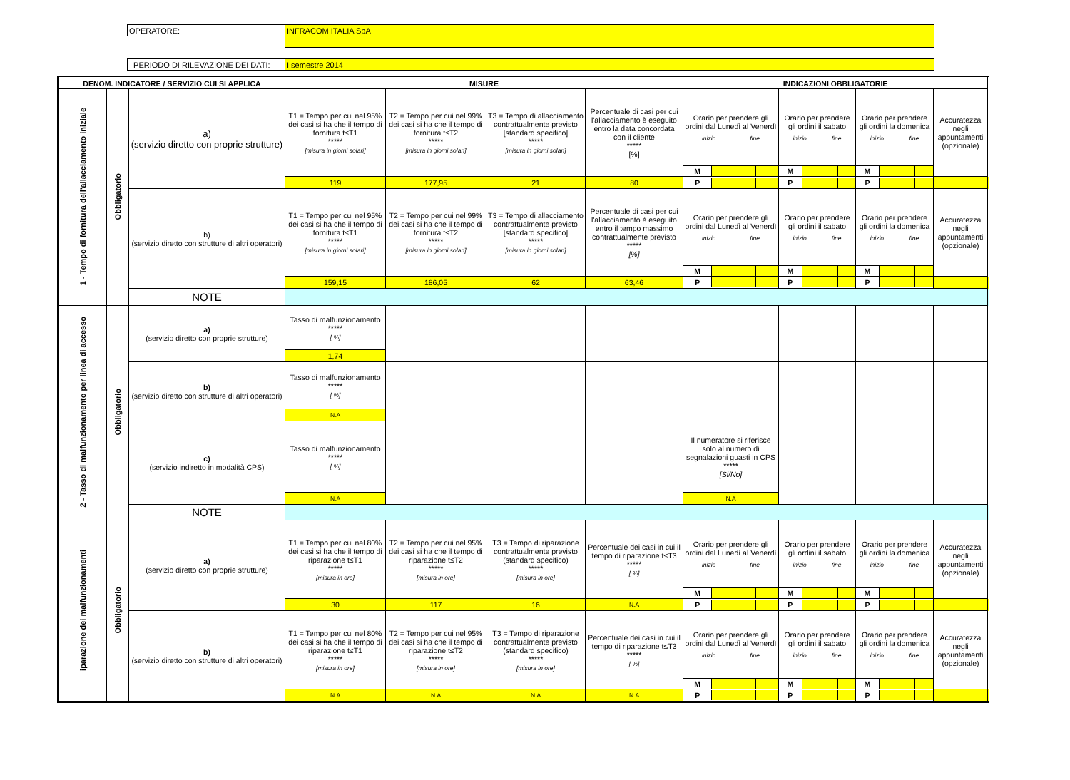| OPERATORE: | INFRACOM ITALIA SpA |
| PERIODO DI RILEVAZIONE DEI DATI: | I semestre 2014 |
| DENOM. INDICATORE / SERVIZIO CUI SI APPLICA | | | MISURE | | | | INDICAZIONI OBBLIGATORIE | | | |
| --- | --- | --- | --- | --- | --- | --- | --- | --- | --- | --- |
| 1 - Tempo di fornitura dell'allacciamento iniziale | Obbligatorio | a) (servizio diretto con proprie strutture) | T1 = Tempo per cui nel 95% dei casi si ha che il tempo di fornitura t≤T1 ***** [misura in giorni solari] | T2 = Tempo per cui nel 99% dei casi si ha che il tempo di fornitura t≤T2 ***** [misura in giorni solari] | T3 = Tempo di allacciamento contrattualmente previsto [standard specifico] ***** [misura in giorni solari] | Percentuale di casi per cui l'allacciamento è eseguito entro la data concordata con il cliente ***** [%] | Orario per prendere gli ordini dal Lunedì al Venerdì inizio fine | Orario per prendere gli ordini il sabato inizio fine | Orario per prendere gli ordini la domenica inizio fine | Accuratezza negli appuntamenti (opzionale) |
| | | | | | | | / M / / / | / M / / / | / M / / / | |
| | | | 119 | 177,95 | 21 | 80 | / P / / / | / P / / / | / P / / / | |
| | | b) (servizio diretto con strutture di altri operatori) | T1 = Tempo per cui nel 95% dei casi si ha che il tempo di fornitura t≤T1 ***** [misura in giorni solari] | T2 = Tempo per cui nel 99% dei casi si ha che il tempo di fornitura t≤T2 ***** [misura in giorni solari] | T3 = Tempo di allacciamento contrattualmente previsto [standard specifico] ***** [misura in giorni solari] | Percentuale di casi per cui l'allacciamento è eseguito entro il tempo massimo contrattualmente previsto ***** [%] | Orario per prendere gli ordini dal Lunedì al Venerdì inizio fine | Orario per prendere gli ordini il sabato inizio fine | Orario per prendere gli ordini la domenica inizio fine | Accuratezza negli appuntamenti (opzionale) |
| | | | | | | | / M / / / | / M / / / | / M / / / | |
| | | | 159,15 | 186,05 | 62 | 63,46 | / P / / / | / P / / / | / P / / / | |
| | | NOTE | | | | | | | | |
| 2 - Tasso di malfunzionamento per linea di accesso | Obbligatorio | a) (servizio diretto con proprie strutture) | Tasso di malfunzionamento ***** [ %] | | | | | | | |
| | | | 1,74 | | | | | | | |
| | | b) (servizio diretto con strutture di altri operatori) | Tasso di malfunzionamento ***** [ %] | | | | | | | |
| | | | N.A | | | | | | | |
| | | c) (servizio indiretto in modalità CPS) | Tasso di malfunzionamento ***** [ %] | | | | Il numeratore si riferisce solo al numero di segnalazioni guasti in CPS ***** [Si/No] | | | |
| | | | N.A | | | | N.A | | | |
| | | NOTE | | | | | | | | |
| iparazione dei malfunzionamenti | Obbligatorio | a) (servizio diretto con proprie strutture) | T1 = Tempo per cui nel 80% dei casi si ha che il tempo di riparazione t≤T1 ***** [misura in ore] | T2 = Tempo per cui nel 95% dei casi si ha che il tempo di riparazione t≤T2 ***** [misura in ore] | T3 = Tempo di riparazione contrattualmente previsto (standard specifico) ***** [misura in ore] | Percentuale dei casi in cui il tempo di riparazione t≤T3 ***** [ %] | Orario per prendere gli ordini dal Lunedì al Venerdì inizio fine | Orario per prendere gli ordini il sabato inizio fine | Orario per prendere gli ordini la domenica inizio fine | Accuratezza negli appuntamenti (opzionale) |
| | | | | | | | / M / / / | / M / / / | / M / / / | |
| | | | 30 | 117 | 16 | N.A | / P / / / | / P / / / | / P / / / | |
| | | b) (servizio diretto con strutture di altri operatori) | T1 = Tempo per cui nel 80% dei casi si ha che il tempo di riparazione t≤T1 ***** [misura in ore] | T2 = Tempo per cui nel 95% dei casi si ha che il tempo di riparazione t≤T2 ***** [misura in ore] | T3 = Tempo di riparazione contrattualmente previsto (standard specifico) ***** [misura in ore] | Percentuale dei casi in cui il tempo di riparazione t≤T3 ***** [ %] | Orario per prendere gli ordini dal Lunedì al Venerdì inizio fine | Orario per prendere gli ordini il sabato inizio fine | Orario per prendere gli ordini la domenica inizio fine | Accuratezza negli appuntamenti (opzionale) |
| | | | | | | | / M / / / | / M / / / | / M / / / | |
| | | | N.A | N.A | N.A | N.A | / P / / / | / P / / / | / P / / / | |